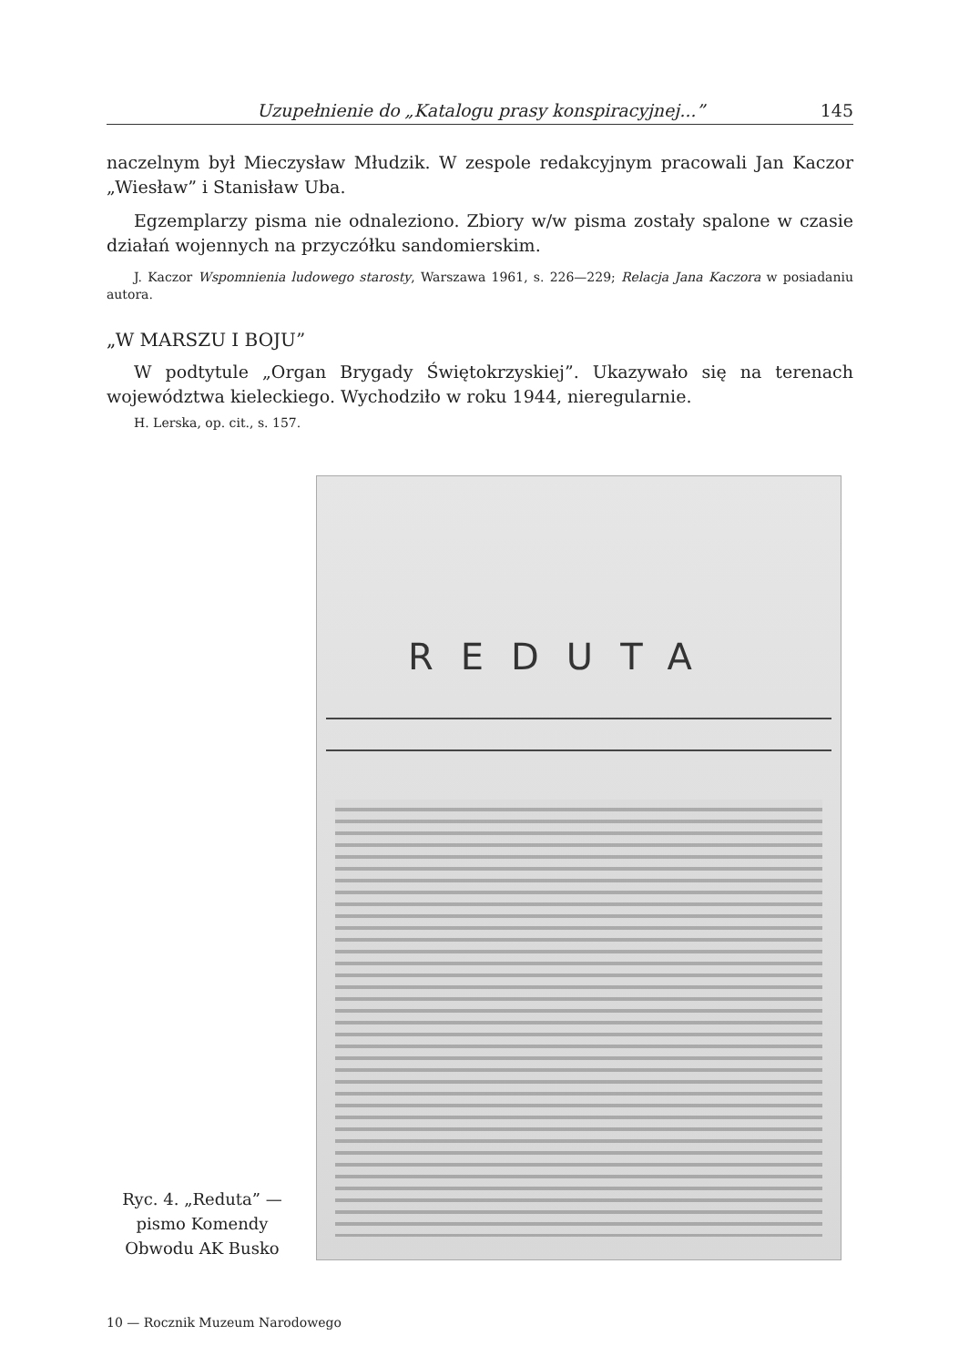Uzupełnienie do „Katalogu prasy konspiracyjnej...” 145
naczelnym był Mieczysław Młudzik. W zespole redakcyjnym pracowali Jan Kaczor „Wiesław” i Stanisław Uba.
Egzemplarzy pisma nie odnaleziono. Zbiory w/w pisma zostały spalone w czasie działań wojennych na przyczółku sandomierskim.
J. Kaczor Wspomnienia ludowego starosty, Warszawa 1961, s. 226—229; Relacja Jana Kaczora w posiadaniu autora.
„W MARSZU I BOJU”
W podtytule „Organ Brygady Świętokrzyskiej”. Ukazywało się na terenach województwa kieleckiego. Wychodziło w roku 1944, nieregularnie.
H. Lerska, op. cit., s. 157.
Ryc. 4. „Reduta” — pismo Komendy Obwodu AK Busko
REDUTA
10 — Rocznik Muzeum Narodowego